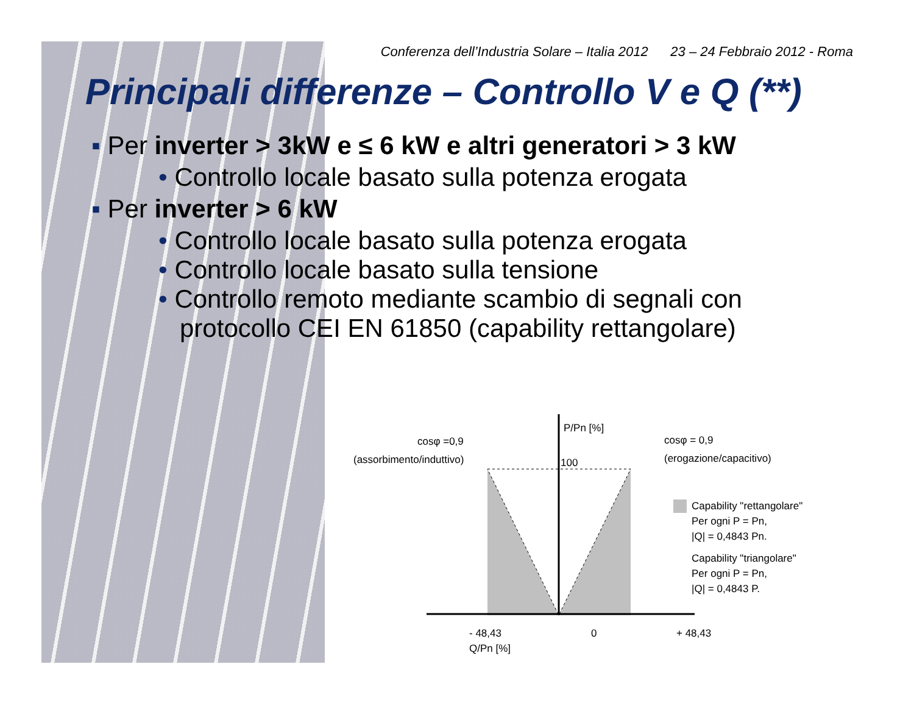Conferenza dell’Industria Solare – Italia 2012 23 – 24 Febbraio 2012 - Roma
Principali differenze – Controllo V e Q (**)
▪ Per inverter > 3kW e ≤ 6 kW e altri generatori > 3 kW
• Controllo locale basato sulla potenza erogata
▪ Per inverter > 6 kW
• Controllo locale basato sulla potenza erogata
• Controllo locale basato sulla tensione
• Controllo remoto mediante scambio di segnali con
protocollo CEI EN 61850 (capability rettangolare)
P/Pn [%]
100
cosφ =0,9
(assorbimento/induttivo)
cosφ = 0,9
(erogazione/capacitivo)
Capability "rettangolare"
Per ogni P = Pn,
|Q| = 0,4843 Pn.
Capability "triangolare"
Per ogni P = Pn,
|Q| = 0,4843 P.
- 48,43
0
+ 48,43
Q/Pn [%]